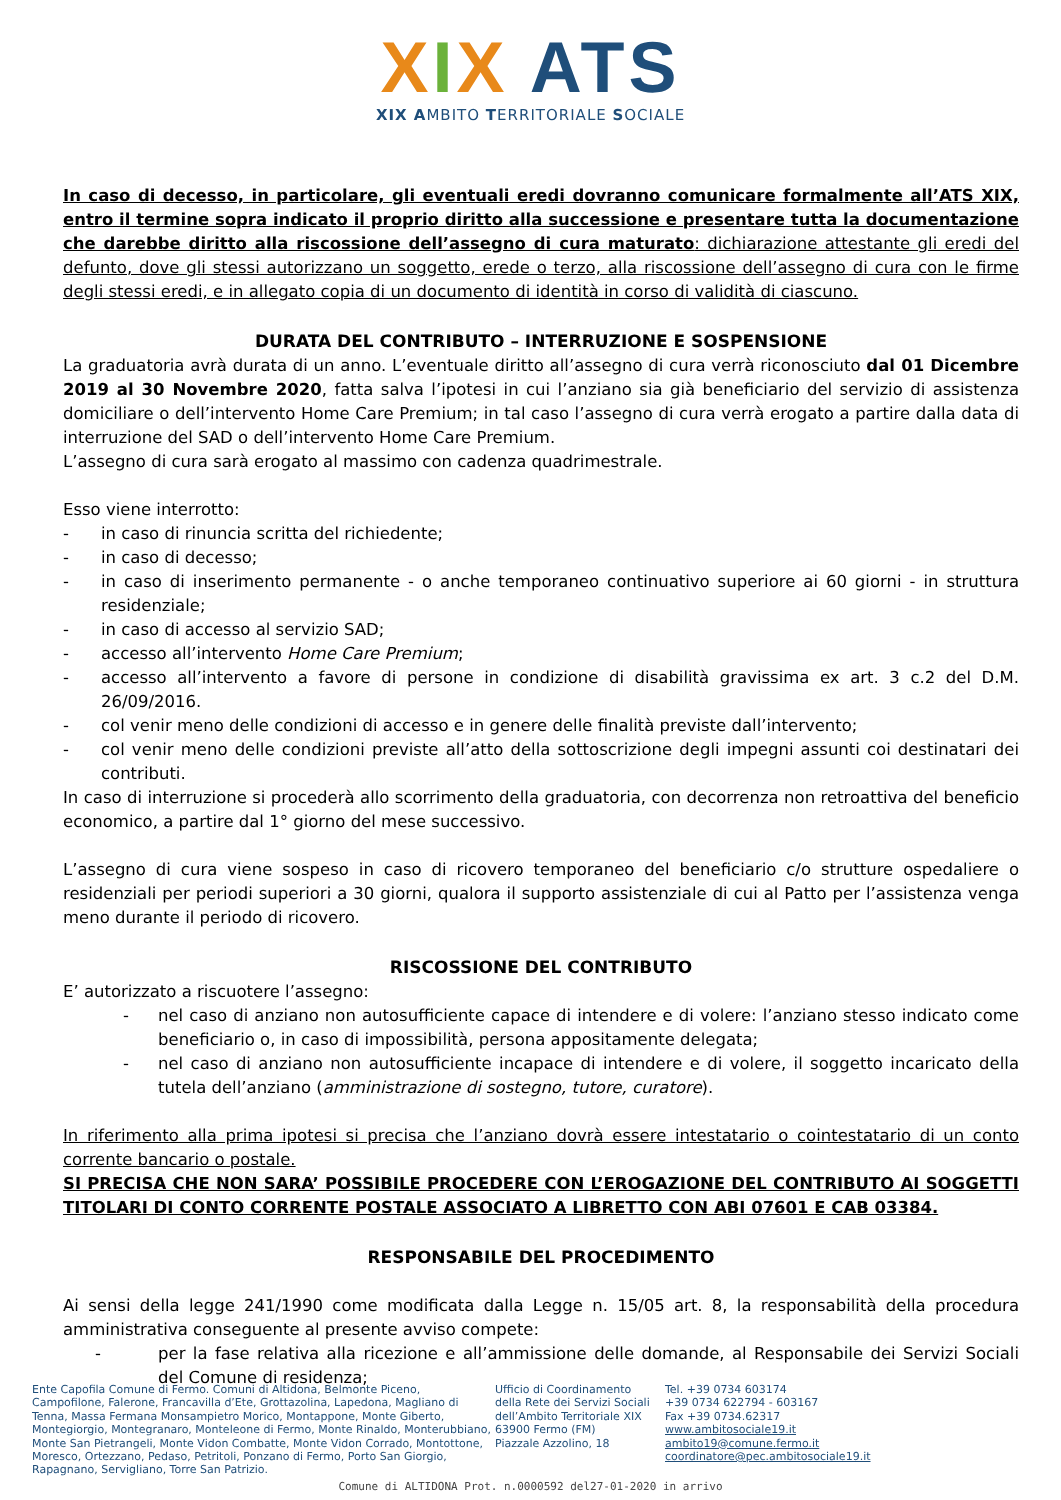XIX ATS
XIX AMBITO TERRITORIALE SOCIALE
In caso di decesso, in particolare, gli eventuali eredi dovranno comunicare formalmente all’ATS XIX, entro il termine sopra indicato il proprio diritto alla successione e presentare tutta la documentazione che darebbe diritto alla riscossione dell’assegno di cura maturato: dichiarazione attestante gli eredi del defunto, dove gli stessi autorizzano un soggetto, erede o terzo, alla riscossione dell’assegno di cura con le firme degli stessi eredi, e in allegato copia di un documento di identità in corso di validità di ciascuno.
DURATA DEL CONTRIBUTO – INTERRUZIONE E SOSPENSIONE
La graduatoria avrà durata di un anno. L’eventuale diritto all’assegno di cura verrà riconosciuto dal 01 Dicembre 2019 al 30 Novembre 2020, fatta salva l’ipotesi in cui l’anziano sia già beneficiario del servizio di assistenza domiciliare o dell’intervento Home Care Premium; in tal caso l’assegno di cura verrà erogato a partire dalla data di interruzione del SAD o dell’intervento Home Care Premium.
L’assegno di cura sarà erogato al massimo con cadenza quadrimestrale.
Esso viene interrotto:
- in caso di rinuncia scritta del richiedente;
- in caso di decesso;
- in caso di inserimento permanente - o anche temporaneo continuativo superiore ai 60 giorni - in struttura residenziale;
- in caso di accesso al servizio SAD;
- accesso all’intervento Home Care Premium;
- accesso all’intervento a favore di persone in condizione di disabilità gravissima ex art. 3 c.2 del D.M. 26/09/2016.
- col venir meno delle condizioni di accesso e in genere delle finalità previste dall’intervento;
- col venir meno delle condizioni previste all’atto della sottoscrizione degli impegni assunti coi destinatari dei contributi.
In caso di interruzione si procederà allo scorrimento della graduatoria, con decorrenza non retroattiva del beneficio economico, a partire dal 1° giorno del mese successivo.
L’assegno di cura viene sospeso in caso di ricovero temporaneo del beneficiario c/o strutture ospedaliere o residenziali per periodi superiori a 30 giorni, qualora il supporto assistenziale di cui al Patto per l’assistenza venga meno durante il periodo di ricovero.
RISCOSSIONE DEL CONTRIBUTO
E’ autorizzato a riscuotere l’assegno:
- nel caso di anziano non autosufficiente capace di intendere e di volere: l’anziano stesso indicato come beneficiario o, in caso di impossibilità, persona appositamente delegata;
- nel caso di anziano non autosufficiente incapace di intendere e di volere, il soggetto incaricato della tutela dell’anziano (amministrazione di sostegno, tutore, curatore).
In riferimento alla prima ipotesi si precisa che l’anziano dovrà essere intestatario o cointestatario di un conto corrente bancario o postale.
SI PRECISA CHE NON SARA’ POSSIBILE PROCEDERE CON L’EROGAZIONE DEL CONTRIBUTO AI SOGGETTI TITOLARI DI CONTO CORRENTE POSTALE ASSOCIATO A LIBRETTO CON ABI 07601 E CAB 03384.
RESPONSABILE DEL PROCEDIMENTO
Ai sensi della legge 241/1990 come modificata dalla Legge n. 15/05 art. 8, la responsabilità della procedura amministrativa conseguente al presente avviso compete:
- per la fase relativa alla ricezione e all’ammissione delle domande, al Responsabile dei Servizi Sociali del Comune di residenza;
Ente Capofila Comune di Fermo. Comuni di Altidona, Belmonte Piceno, Campofilone, Falerone, Francavilla d’Ete, Grottazolina, Lapedona, Magliano di Tenna, Massa Fermana Monsampietro Morico, Montappone, Monte Giberto, Montegiorgio, Montegranaro, Monteleone di Fermo, Monte Rinaldo, Monterubbiano, Monte San Pietrangeli, Monte Vidon Combatte, Monte Vidon Corrado, Montottone, Moresco, Ortezzano, Pedaso, Petritoli, Ponzano di Fermo, Porto San Giorgio, Rapagnano, Servigliano, Torre San Patrizio.
Ufficio di Coordinamento
della Rete dei Servizi Sociali
dell’Ambito Territoriale XIX
63900 Fermo (FM)
Piazzale Azzolino, 18
Tel. +39 0734 603174
+39 0734 622794 - 603167
Fax +39 0734.62317
www.ambitosociale19.it
ambito19@comune.fermo.it
coordinatore@pec.ambitosociale19.it
Comune di ALTIDONA Prot. n.0000592 del27-01-2020 in arrivo